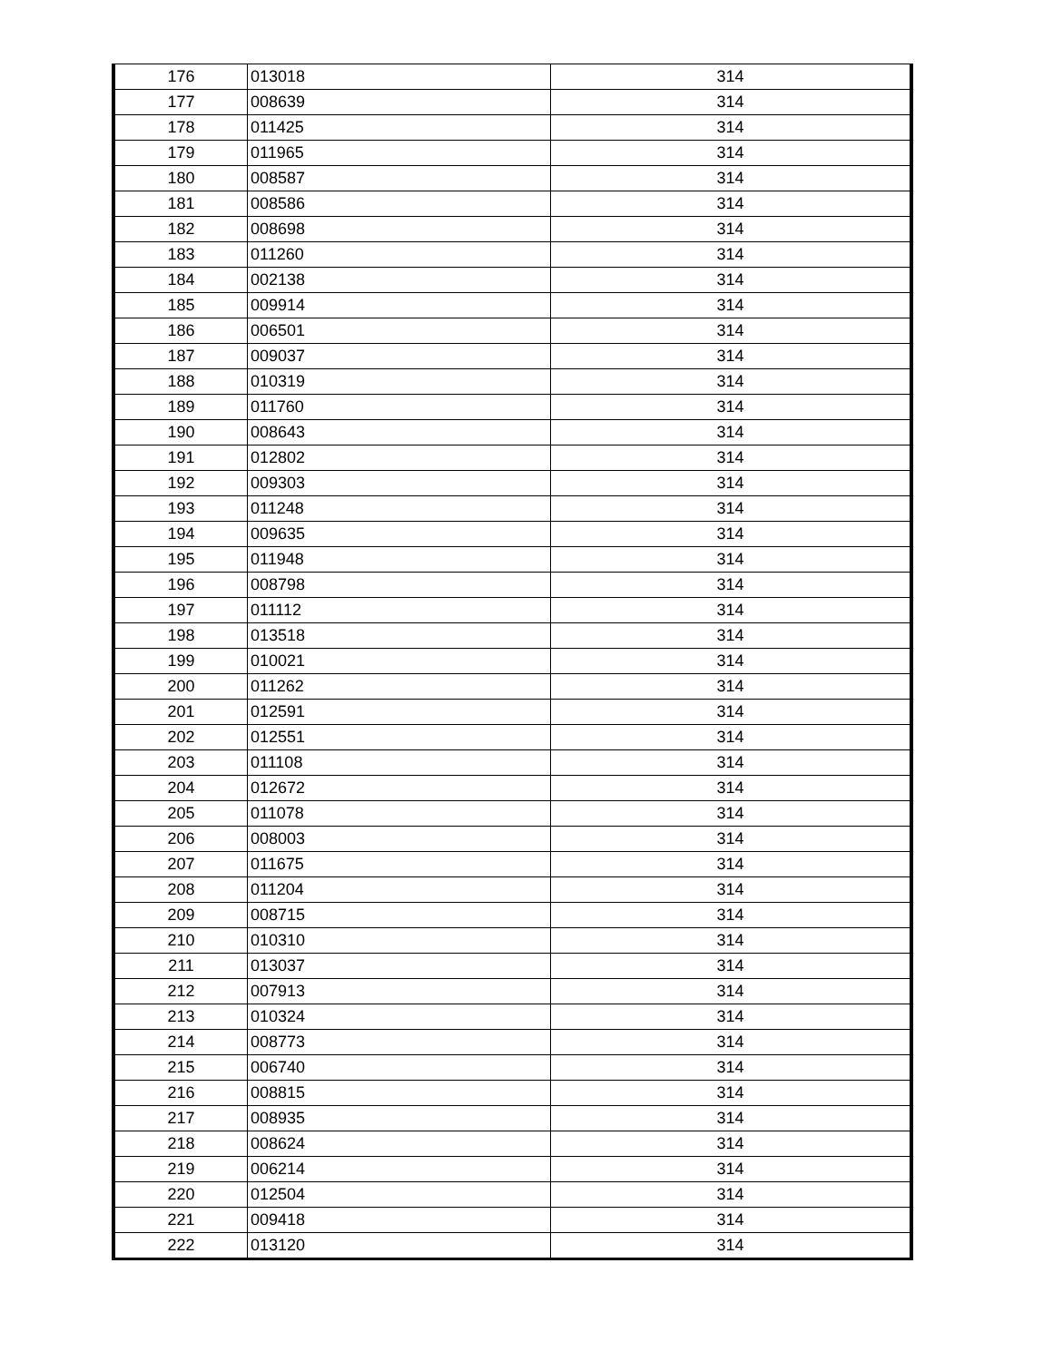| 176 | 013018 | 314 |
| 177 | 008639 | 314 |
| 178 | 011425 | 314 |
| 179 | 011965 | 314 |
| 180 | 008587 | 314 |
| 181 | 008586 | 314 |
| 182 | 008698 | 314 |
| 183 | 011260 | 314 |
| 184 | 002138 | 314 |
| 185 | 009914 | 314 |
| 186 | 006501 | 314 |
| 187 | 009037 | 314 |
| 188 | 010319 | 314 |
| 189 | 011760 | 314 |
| 190 | 008643 | 314 |
| 191 | 012802 | 314 |
| 192 | 009303 | 314 |
| 193 | 011248 | 314 |
| 194 | 009635 | 314 |
| 195 | 011948 | 314 |
| 196 | 008798 | 314 |
| 197 | 011112 | 314 |
| 198 | 013518 | 314 |
| 199 | 010021 | 314 |
| 200 | 011262 | 314 |
| 201 | 012591 | 314 |
| 202 | 012551 | 314 |
| 203 | 011108 | 314 |
| 204 | 012672 | 314 |
| 205 | 011078 | 314 |
| 206 | 008003 | 314 |
| 207 | 011675 | 314 |
| 208 | 011204 | 314 |
| 209 | 008715 | 314 |
| 210 | 010310 | 314 |
| 211 | 013037 | 314 |
| 212 | 007913 | 314 |
| 213 | 010324 | 314 |
| 214 | 008773 | 314 |
| 215 | 006740 | 314 |
| 216 | 008815 | 314 |
| 217 | 008935 | 314 |
| 218 | 008624 | 314 |
| 219 | 006214 | 314 |
| 220 | 012504 | 314 |
| 221 | 009418 | 314 |
| 222 | 013120 | 314 |